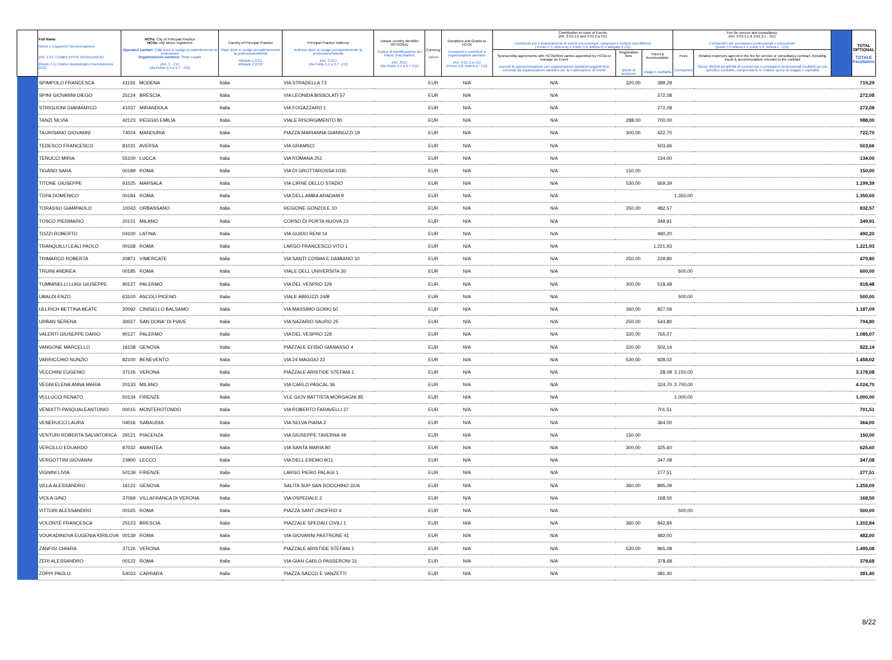| | Full Name Nome e Cognome/ Denominazione (Art. 1.01 ) Codice EFPIA Disclosure(CE) (Punto 5.1) Codice Deontologico Farmindustria (CD) | HCPs: City of Principal Practice HCOs: city where registered Operatori sanitari: Città dove si svolge prevalentemente la professione Organizzazioni sanitarie: Sede Legale (Art. 3 - CE) (da Punto 5.5 a 5.7 - CD) | Country of Principal Practice Stato dove si svolge prevalentemente la professione/attività Modulo 1 (CE) Allegato 2 (CD) | Principal Practice Address Indirizzo dove si svolge prevalentemente la professione/attività (Art. 3 CE) (da Punto 5.5 a 5.7 -CD) | Unique country identifier OPTIONAL Codice di identificazione del Paese (Facoltativo) (Art. 3CE) (da Punto 5.5 a 5.7 CD) | Currency Valuta | Donations and Grants to HCOs Donazioni e contributi a organizzazioni sanitarie (Art. 3.01.1.a CE) (Punto 5.6, lettera a - CD) | Contribution to costs of Events (Art. 3.01.1.b and 3.01.2.a CE) Contributo per il finanziamento di eventi (es.convegni, congressi e riunioni scientifiche) ( Punto 5.5, lettera a) e Punto 5.6, lettera b) e allegato 2 CD) | | | Fee for service and consultancy (Art. 3.01.1.c & 3.01.2.c - CE) Corrispettivi per prestazioni professionali e consulenze (punto 5.5 lettera b e punto 5.6, lettera c - CD) | | | TOTAL OPTIONAL TOTALE Facoltativo |
| --- | --- | --- | --- | --- | --- | --- | --- | --- | --- | --- | --- | --- | --- | --- |
| | | | | | | | | Sponsorship agreements with HCOs/third parties appointed by HCOs to manage an Event Accordi di sponsorizzazione con organizzazioni sanitarie/soggetti terzi nominati da organizzazioni sanitarie per la realizzazione di eventi | Registration fees Quote di iscrizione | Travel & Accomodation Viaggi e ospitalità | Fees Corrispettivi | Related expenses agreed in the fee for service or consultancy contract, including travel & accommodation relevant to the contract Spese riferibili ad attività di consulenza e prestazioni professionali risultanti da uno specifico contratto, comprendenti le relative spese di viaggio e ospitalità | | |
| | SPIMPOLO FRANCESCA | 41126 MODENA | Italia | VIA STRADELLA 73 | | EUR | N/A | N/A | 320,00 | 399,29 | | | | 719,29 |
| | SPINI GIOVANNI DIEGO | 25124 BRESCIA | Italia | VIA LEONIDA BISSOLATI 57 | | EUR | N/A | N/A | | 272,08 | | | | 272,08 |
| | STRIGLIONI GIANMARCO | 41037 MIRANDOLA | Italia | VIA FOGAZZARO 1 | | EUR | N/A | N/A | | 272,08 | | | | 272,08 |
| | TANZI SILVIA | 42123 REGGIO EMILIA | Italia | VIALE RISORGIMENTO 80 | | EUR | N/A | N/A | 288,00 | 700,00 | | | | 988,00 |
| | TAURISANO GIOVANNI | 74024 MANDURIA | Italia | PIAZZA MARIANNA GIANNUZZI 19 | | EUR | N/A | N/A | 300,00 | 422,70 | | | | 722,70 |
| | TEDESCO FRANCESCO | 81031 AVERSA | Italia | VIA GRAMSCI | | EUR | N/A | N/A | | 503,66 | | | | 503,66 |
| | TENUCCI MIRIA | 55100 LUCCA | Italia | VIA ROMANA 251 | | EUR | N/A | N/A | | 134,00 | | | | 134,00 |
| | TIGANO SARA | 00189 ROMA | Italia | VIA DI GROTTAROSSA 1035 | | EUR | N/A | N/A | 150,00 | | | | | 150,00 |
| | TITONE GIUSEPPE | 91025 MARSALA | Italia | VIA CIRNE DELLO STADIO | | EUR | N/A | N/A | 530,00 | 669,39 | | | | 1.199,39 |
| | TOPA DOMENICO | 00184 ROMA | Italia | VIA DELL AMBA ARADAM 9 | | EUR | N/A | N/A | | | 1.350,00 | | | 1.350,00 |
| | TORASSO GIAMPAOLO | 10043 ORBASSANO | Italia | REGIONE GONZOLE 10 | | EUR | N/A | N/A | 350,00 | 482,57 | | | | 832,57 |
| | TOSCO PIERMARIO | 20121 MILANO | Italia | CORSO DI PORTA NUOVA 23 | | EUR | N/A | N/A | | 349,91 | | | | 349,91 |
| | TOZZI ROBERTO | 04100 LATINA | Italia | VIA GUIDO RENI 14 | | EUR | N/A | N/A | | 490,20 | | | | 490,20 |
| | TRANQUILLI LEALI PAOLO | 00168 ROMA | Italia | LARGO FRANCESCO VITO 1 | | EUR | N/A | N/A | | 1.221,93 | | | | 1.221,93 |
| | TRIMARCO ROBERTA | 20871 VIMERCATE | Italia | VIA SANTI COSMA E DAMIANO 10 | | EUR | N/A | N/A | 250,00 | 229,80 | | | | 479,80 |
| | TRUINI ANDREA | 00185 ROMA | Italia | VIALE DELL UNIVERSITA 30 | | EUR | N/A | N/A | | | 600,00 | | | 600,00 |
| | TUMMINELLI LUIGI GIUSEPPE | 90127 PALERMO | Italia | VIA DEL VESPRO 129 | | EUR | N/A | N/A | 300,00 | 518,48 | | | | 818,48 |
| | UBALDI ENZO | 63100 ASCOLI PICENO | Italia | VIALE ABRUZZI 24/B | | EUR | N/A | N/A | | | 500,00 | | | 500,00 |
| | ULLRICH BETTINA BEATE | 20092 CINISELLO BALSAMO | Italia | VIA MASSIMO GORKI 50 | | EUR | N/A | N/A | 360,00 | 827,09 | | | | 1.187,09 |
| | URBAN SERENA | 30027 SAN DONA' DI PIAVE | Italia | VIA NAZARIO SAURO 25 | | EUR | N/A | N/A | 250,00 | 544,80 | | | | 794,80 |
| | VALENTI GIUSEPPE DARIO | 90127 PALERMO | Italia | VIA DEL VESPRO 129 | | EUR | N/A | N/A | 320,00 | 765,07 | | | | 1.085,07 |
| | VANGONE MARCELLO | 16158 GENOVA | Italia | PIAZZALE EFISIO GIANASSO 4 | | EUR | N/A | N/A | 320,00 | 502,14 | | | | 822,14 |
| | VARRICCHIO NUNZIO | 82100 BENEVENTO | Italia | VIA 24 MAGGIO 22 | | EUR | N/A | N/A | 530,00 | 928,02 | | | | 1.458,02 |
| | VECCHINI EUGENIO | 37126 VERONA | Italia | PIAZZALE ARISTIDE STEFANI 1 | | EUR | N/A | N/A | | 28,08 | 3.150,00 | | | 3.178,08 |
| | VEGNI ELENA ANNA MARIA | 20133 MILANO | Italia | VIA CARLO PASCAL 36 | | EUR | N/A | N/A | | 324,70 | 3.700,00 | | | 4.024,70 |
| | VELLUCCI RENATO | 50134 FIRENZE | Italia | VLE GIOV BATTISTA MORGAGNI 85 | | EUR | N/A | N/A | | | 1.000,00 | | | 1.000,00 |
| | VENDITTI PASQUALEANTONIO | 00015 MONTEROTONDO | Italia | VIA ROBERTO FARAVELLI 27 | | EUR | N/A | N/A | | 701,51 | | | | 701,51 |
| | VENERUCCI LAURA | 04016 SABAUDIA | Italia | VIA SELVA PIANA 2 | | EUR | N/A | N/A | | 364,00 | | | | 364,00 |
| | VENTURI ROBERTA SALVATORICA | 29121 PIACENZA | Italia | VIA GIUSEPPE TAVERNA 49 | | EUR | N/A | N/A | 150,00 | | | | | 150,00 |
| | VERCILLO EDUARDO | 87032 AMANTEA | Italia | VIA SANTA MARIA 80 | | EUR | N/A | N/A | 300,00 | 325,60 | | | | 625,60 |
| | VERGOTTINI GIOVANNI | 23900 LECCO | Italia | VIA DELL EREMO 9/11 | | EUR | N/A | N/A | | 347,08 | | | | 347,08 |
| | VIGNINI LIVIA | 50139 FIRENZE | Italia | LARGO PIERO PALAGI 1 | | EUR | N/A | N/A | | 277,51 | | | | 277,51 |
| | VILLA ALESSANDRO | 16122 GENOVA | Italia | SALITA SUP SAN ROCCHINO 31/A | | EUR | N/A | N/A | 360,00 | 895,09 | | | | 1.255,09 |
| | VIOLA GINO | 37069 VILLAFRANCA DI VERONA | Italia | VIA OSPEDALE 2 | | EUR | N/A | N/A | | 168,50 | | | | 168,50 |
| | VITTORI ALESSANDRO | 00165 ROMA | Italia | PIAZZA SANT ONOFRIO 4 | | EUR | N/A | N/A | | | 500,00 | | | 500,00 |
| | VOLONTÈ FRANCESCA | 25123 BRESCIA | Italia | PIAZZALE SPEDALI CIVILI 1 | | EUR | N/A | N/A | 360,00 | 842,84 | | | | 1.202,84 |
| | VOUKADINOVA EUGENIA KIRILOVA | 00139 ROMA | Italia | VIA GIOVANNI PASTRONE 41 | | EUR | N/A | N/A | | 482,00 | | | | 482,00 |
| | ZANFISI CHIARA | 37126 VERONA | Italia | PIAZZALE ARISTIDE STEFANI 1 | | EUR | N/A | N/A | 530,00 | 965,08 | | | | 1.495,08 |
| | ZERI ALESSANDRO | 00122 ROMA | Italia | VIA GIAN CARLO PASSERONI 31 | | EUR | N/A | N/A | | 378,68 | | | | 378,68 |
| | ZOPPI PAOLO | 54033 CARRARA | Italia | PIAZZA SACCO E VANZETTI | | EUR | N/A | N/A | | 381,40 | | | | 381,40 |
8/22